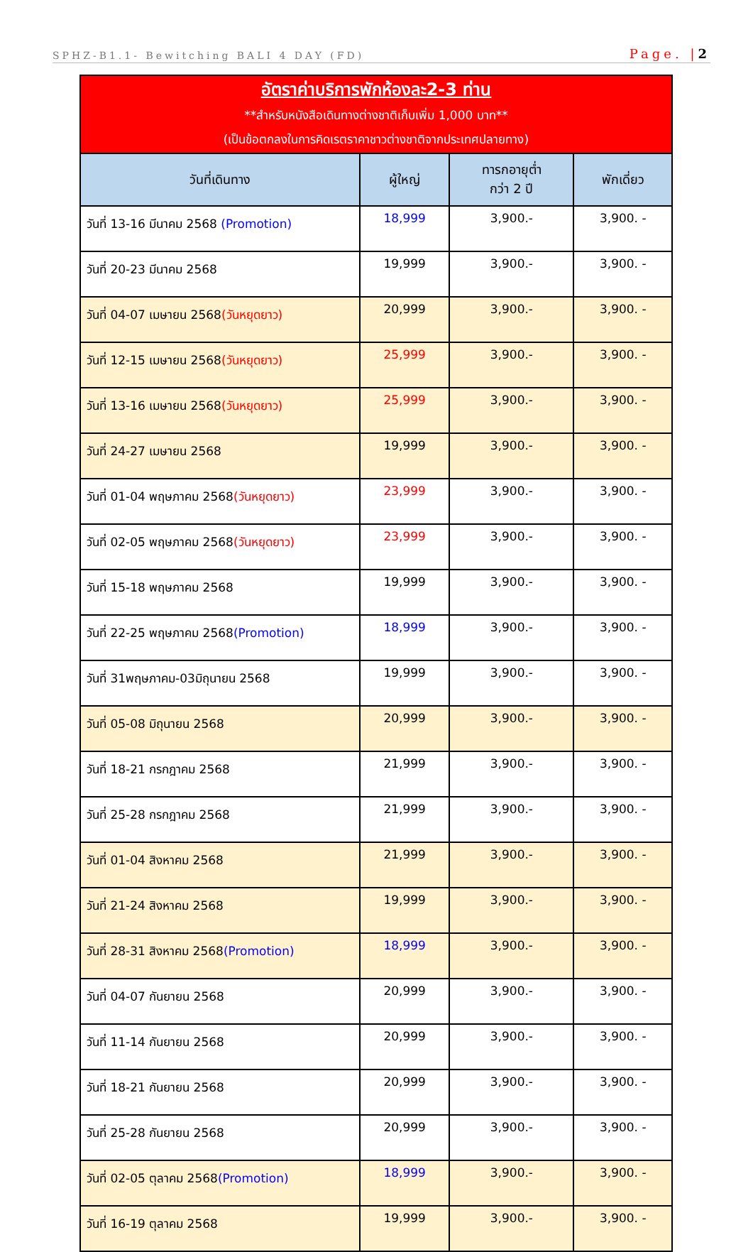SPHZ-B1.1- Bewitching BALI 4 DAY (FD) Page. |2
| อัตราค่าบริการพักห้องละ2-3 ท่าน **สำหรับหนังสือเดินทางต่างชาติเก็บเพิ่ม 1,000 บาท** (เป็นข้อตกลงในการคิดเรตราคาชาวต่างชาติจากประเทศปลายทาง) | | | |
| วันที่เดินทาง | ผู้ใหญ่ | ทารกอายุต่ำ กว่า 2 ปี | พักเดี่ยว |
| วันที่ 13-16 มีนาคม 2568 (Promotion) | 18,999 | 3,900.- | 3,900. - |
| วันที่ 20-23 มีนาคม 2568 | 19,999 | 3,900.- | 3,900. - |
| วันที่ 04-07 เมษายน 2568 (วันหยุดยาว) | 20,999 | 3,900.- | 3,900. - |
| วันที่ 12-15 เมษายน 2568 (วันหยุดยาว) | 25,999 | 3,900.- | 3,900. - |
| วันที่ 13-16 เมษายน 2568 (วันหยุดยาว) | 25,999 | 3,900.- | 3,900. - |
| วันที่ 24-27 เมษายน 2568 | 19,999 | 3,900.- | 3,900. - |
| วันที่ 01-04 พฤษภาคม 2568 (วันหยุดยาว) | 23,999 | 3,900.- | 3,900. - |
| วันที่ 02-05 พฤษภาคม 2568 (วันหยุดยาว) | 23,999 | 3,900.- | 3,900. - |
| วันที่ 15-18 พฤษภาคม 2568 | 19,999 | 3,900.- | 3,900. - |
| วันที่ 22-25 พฤษภาคม 2568 (Promotion) | 18,999 | 3,900.- | 3,900. - |
| วันที่ 31พฤษภาคม-03มิถุนายน 2568 | 19,999 | 3,900.- | 3,900. - |
| วันที่ 05-08 มิถุนายน 2568 | 20,999 | 3,900.- | 3,900. - |
| วันที่ 18-21 กรกฎาคม 2568 | 21,999 | 3,900.- | 3,900. - |
| วันที่ 25-28 กรกฎาคม 2568 | 21,999 | 3,900.- | 3,900. - |
| วันที่ 01-04 สิงหาคม 2568 | 21,999 | 3,900.- | 3,900. - |
| วันที่ 21-24 สิงหาคม 2568 | 19,999 | 3,900.- | 3,900. - |
| วันที่ 28-31 สิงหาคม 2568 (Promotion) | 18,999 | 3,900.- | 3,900. - |
| วันที่ 04-07 กันยายน 2568 | 20,999 | 3,900.- | 3,900. - |
| วันที่ 11-14 กันยายน 2568 | 20,999 | 3,900.- | 3,900. - |
| วันที่ 18-21 กันยายน 2568 | 20,999 | 3,900.- | 3,900. - |
| วันที่ 25-28 กันยายน 2568 | 20,999 | 3,900.- | 3,900. - |
| วันที่ 02-05 ตุลาคม 2568 (Promotion) | 18,999 | 3,900.- | 3,900. - |
| วันที่ 16-19 ตุลาคม 2568 | 19,999 | 3,900.- | 3,900. - |